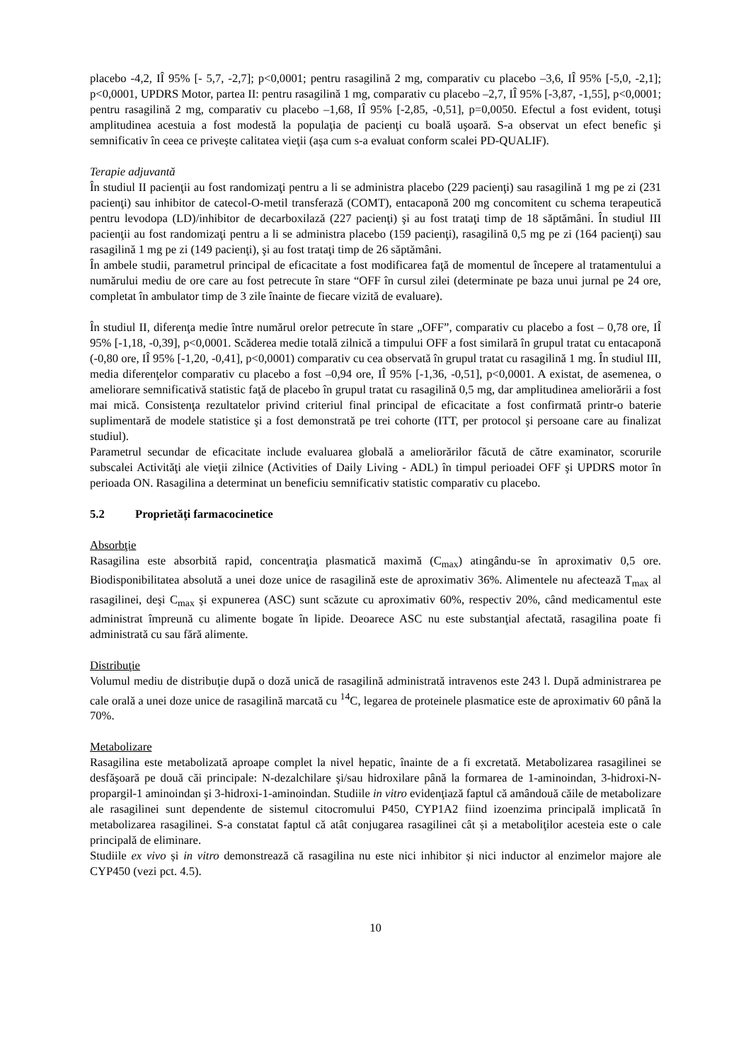placebo -4,2, IÎ 95% [- 5,7, -2,7]; p<0,0001; pentru rasagilină 2 mg, comparativ cu placebo –3,6, IÎ 95% [-5,0, -2,1]; p<0,0001, UPDRS Motor, partea II: pentru rasagilină 1 mg, comparativ cu placebo –2,7, IÎ 95% [-3,87, -1,55], p<0,0001; pentru rasagilină 2 mg, comparativ cu placebo –1,68, IÎ 95% [-2,85, -0,51], p=0,0050. Efectul a fost evident, totuşi amplitudinea acestuia a fost modestă la populaţia de pacienţi cu boală uşoară. S-a observat un efect benefic şi semnificativ în ceea ce priveşte calitatea vieţii (aşa cum s-a evaluat conform scalei PD-QUALIF).
Terapie adjuvantă
În studiul II pacienţii au fost randomizaţi pentru a li se administra placebo (229 pacienţi) sau rasagilină 1 mg pe zi (231 pacienţi) sau inhibitor de catecol-O-metil transferază (COMT), entacaponă 200 mg concomitent cu schema terapeutică pentru levodopa (LD)/inhibitor de decarboxilază (227 pacienţi) şi au fost trataţi timp de 18 săptămâni. În studiul III pacienţii au fost randomizaţi pentru a li se administra placebo (159 pacienţi), rasagilină 0,5 mg pe zi (164 pacienţi) sau rasagilină 1 mg pe zi (149 pacienţi), şi au fost trataţi timp de 26 săptămâni.
În ambele studii, parametrul principal de eficacitate a fost modificarea faţă de momentul de începere al tratamentului a numărului mediu de ore care au fost petrecute în stare “OFF în cursul zilei (determinate pe baza unui jurnal pe 24 ore, completat în ambulator timp de 3 zile înainte de fiecare vizită de evaluare).
În studiul II, diferenţa medie între numărul orelor petrecute în stare „OFF”, comparativ cu placebo a fost – 0,78 ore, IÎ 95% [-1,18, -0,39], p<0,0001. Scăderea medie totală zilnică a timpului OFF a fost similară în grupul tratat cu entacaponă (-0,80 ore, IÎ 95% [-1,20, -0,41], p<0,0001) comparativ cu cea observată în grupul tratat cu rasagilină 1 mg. În studiul III, media diferenţelor comparativ cu placebo a fost –0,94 ore, IÎ 95% [-1,36, -0,51], p<0,0001. A existat, de asemenea, o ameliorare semnificativă statistic faţă de placebo în grupul tratat cu rasagilină 0,5 mg, dar amplitudinea ameliorării a fost mai mică. Consistenţa rezultatelor privind criteriul final principal de eficacitate a fost confirmată printr-o baterie suplimentară de modele statistice şi a fost demonstrată pe trei cohorte (ITT, per protocol şi persoane care au finalizat studiul).
Parametrul secundar de eficacitate include evaluarea globală a ameliorărilor făcută de către examinator, scorurile subscalei Activităţi ale vieţii zilnice (Activities of Daily Living - ADL) în timpul perioadei OFF şi UPDRS motor în perioada ON. Rasagilina a determinat un beneficiu semnificativ statistic comparativ cu placebo.
5.2 Proprietăţi farmacocinetice
Absorbţie
Rasagilina este absorbită rapid, concentraţia plasmatică maximă (C<sub>max</sub>) atingându-se în aproximativ 0,5 ore. Biodisponibilitatea absolută a unei doze unice de rasagilină este de aproximativ 36%. Alimentele nu afectează T<sub>max</sub> al rasagilinei, deşi C<sub>max</sub> şi expunerea (ASC) sunt scăzute cu aproximativ 60%, respectiv 20%, când medicamentul este administrat împreună cu alimente bogate în lipide. Deoarece ASC nu este substanţial afectată, rasagilina poate fi administrată cu sau fără alimente.
Distribuţie
Volumul mediu de distribuţie după o doză unică de rasagilină administrată intravenos este 243 l. După administrarea pe cale orală a unei doze unice de rasagilină marcată cu <sup>14</sup>C, legarea de proteinele plasmatice este de aproximativ 60 până la 70%.
Metabolizare
Rasagilina este metabolizată aproape complet la nivel hepatic, înainte de a fi excretată. Metabolizarea rasagilinei se desfăşoară pe două căi principale: N-dezalchilare şi/sau hidroxilare până la formarea de 1-aminoindan, 3-hidroxi-N-propargil-1 aminoindan şi 3-hidroxi-1-aminoindan. Studiile in vitro evidenţiază faptul că amândouă căile de metabolizare ale rasagilinei sunt dependente de sistemul citocromului P450, CYP1A2 fiind izoenzima principală implicată în metabolizarea rasagilinei. S-a constatat faptul că atât conjugarea rasagilinei cât și a metaboliţilor acesteia este o cale principală de eliminare.
Studiile ex vivo și in vitro demonstrează că rasagilina nu este nici inhibitor și nici inductor al enzimelor majore ale CYP450 (vezi pct. 4.5).
10